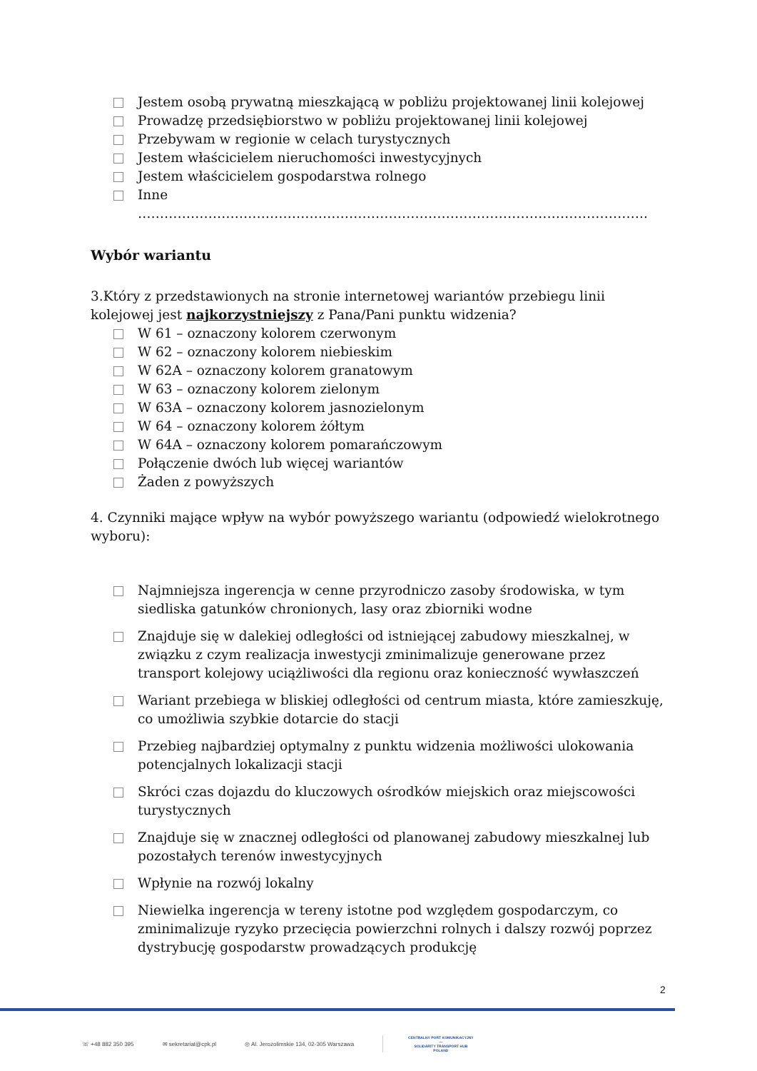Jestem osobą prywatną mieszkającą w pobliżu projektowanej linii kolejowej
Prowadzę przedsiębiorstwo w pobliżu projektowanej linii kolejowej
Przebywam w regionie w celach turystycznych
Jestem właścicielem nieruchomości inwestycyjnych
Jestem właścicielem gospodarstwa rolnego
Inne
……………………………………………………………………………………………………..
Wybór wariantu
3.Który z przedstawionych na stronie internetowej wariantów przebiegu linii kolejowej jest najkorzystniejszy z Pana/Pani punktu widzenia?
W 61 – oznaczony kolorem czerwonym
W 62 – oznaczony kolorem niebieskim
W 62A – oznaczony kolorem granatowym
W 63 – oznaczony kolorem zielonym
W 63A – oznaczony kolorem jasnozielonym
W 64 – oznaczony kolorem żółtym
W 64A – oznaczony kolorem pomarańczowym
Połączenie dwóch lub więcej wariantów
Żaden z powyższych
4. Czynniki mające wpływ na wybór powyższego wariantu (odpowiedź wielokrotnego wyboru):
Najmniejsza ingerencja w cenne przyrodniczo zasoby środowiska, w tym siedliska gatunków chronionych, lasy oraz zbiorniki wodne
Znajduje się w dalekiej odległości od istniejącej zabudowy mieszkalnej, w związku z czym realizacja inwestycji zminimalizuje generowane przez transport kolejowy uciążliwości dla regionu oraz konieczność wywłaszczeń
Wariant przebiega w bliskiej odległości od centrum miasta, które zamieszkuję, co umożliwia szybkie dotarcie do stacji
Przebieg najbardziej optymalny z punktu widzenia możliwości ulokowania potencjalnych lokalizacji stacji
Skróci czas dojazdu do kluczowych ośrodków miejskich oraz miejscowości turystycznych
Znajduje się w znacznej odległości od planowanej zabudowy mieszkalnej lub pozostałych terenów inwestycyjnych
Wpłynie na rozwój lokalny
Niewielka ingerencja w tereny istotne pod względem gospodarczym, co zminimalizuje ryzyko przecięcia powierzchni rolnych i dalszy rozwój poprzez dystrybucję gospodarstw prowadzących produkcję
2
☏ +48 882 350 395 ✉ sekretariat@cpk.pl ◎ Al. Jerozolimskie 134, 02-305 Warszawa CENTRALNY PORT KOMUNIKACYJNY
—
SOLIDARITY TRANSPORT HUB
POLAND